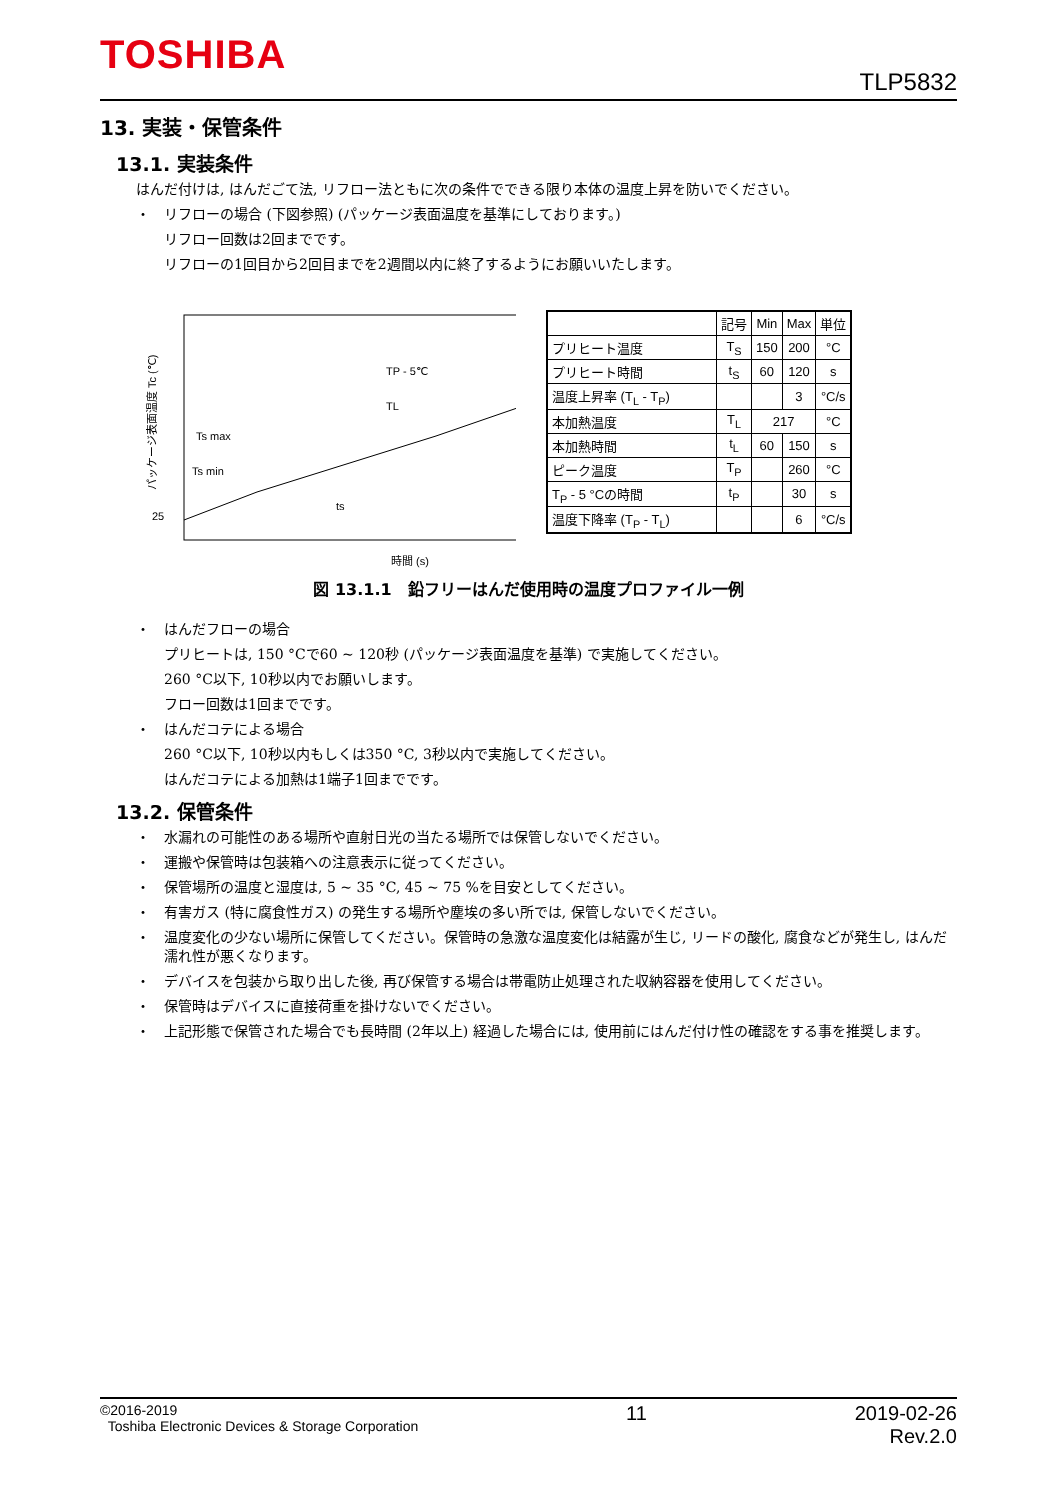TOSHIBA
TLP5832
13. 実装・保管条件
13.1. 実装条件
はんだ付けは, はんだごて法, リフロー法ともに次の条件でできる限り本体の温度上昇を防いでください。
・ リフローの場合 (下図参照) (パッケージ表面温度を基準にしております。)
リフロー回数は2回までです。
リフローの1回目から2回目までを2週間以内に終了するようにお願いいたします。
25
Ts max
Ts min
TP - 5℃
TL
ts
パッケージ表面温度 Tc (℃)
時間 (s)
| | 記号 | Min | Max | 単位 |
| --- | --- | --- | --- | --- |
| プリヒート温度 | T<sub>S</sub> | 150 | 200 | °C |
| プリヒート時間 | t<sub>S</sub> | 60 | 120 | s |
| 温度上昇率 (T<sub>L</sub> - T<sub>P</sub>) | | | 3 | °C/s |
| 本加熱温度 | T<sub>L</sub> | 217 | | °C |
| 本加熱時間 | t<sub>L</sub> | 60 | 150 | s |
| ピーク温度 | T<sub>P</sub> | | 260 | °C |
| T<sub>P</sub> - 5 °Cの時間 | t<sub>P</sub> | | 30 | s |
| 温度下降率 (T<sub>P</sub> - T<sub>L</sub>) | | | 6 | °C/s |
図 13.1.1　鉛フリーはんだ使用時の温度プロファイル一例
・ はんだフローの場合
プリヒートは, 150 °Cで60 ~ 120秒 (パッケージ表面温度を基準) で実施してください。
260 °C以下, 10秒以内でお願いします。
フロー回数は1回までです。
・ はんだコテによる場合
260 °C以下, 10秒以内もしくは350 °C, 3秒以内で実施してください。
はんだコテによる加熱は1端子1回までです。
13.2. 保管条件
・ 水漏れの可能性のある場所や直射日光の当たる場所では保管しないでください。
・ 運搬や保管時は包装箱への注意表示に従ってください。
・ 保管場所の温度と湿度は, 5 ~ 35 °C, 45 ~ 75 %を目安としてください。
・ 有害ガス (特に腐食性ガス) の発生する場所や塵埃の多い所では, 保管しないでください。
・ 温度変化の少ない場所に保管してください。保管時の急激な温度変化は結露が生じ, リードの酸化, 腐食などが発生し, はんだ濡れ性が悪くなります。
・ デバイスを包装から取り出した後, 再び保管する場合は帯電防止処理された収納容器を使用してください。
・ 保管時はデバイスに直接荷重を掛けないでください。
・ 上記形態で保管された場合でも長時間 (2年以上) 経過した場合には, 使用前にはんだ付け性の確認をする事を推奨します。
©2016-2019
Toshiba Electronic Devices & Storage Corporation
11 2019-02-26
Rev.2.0